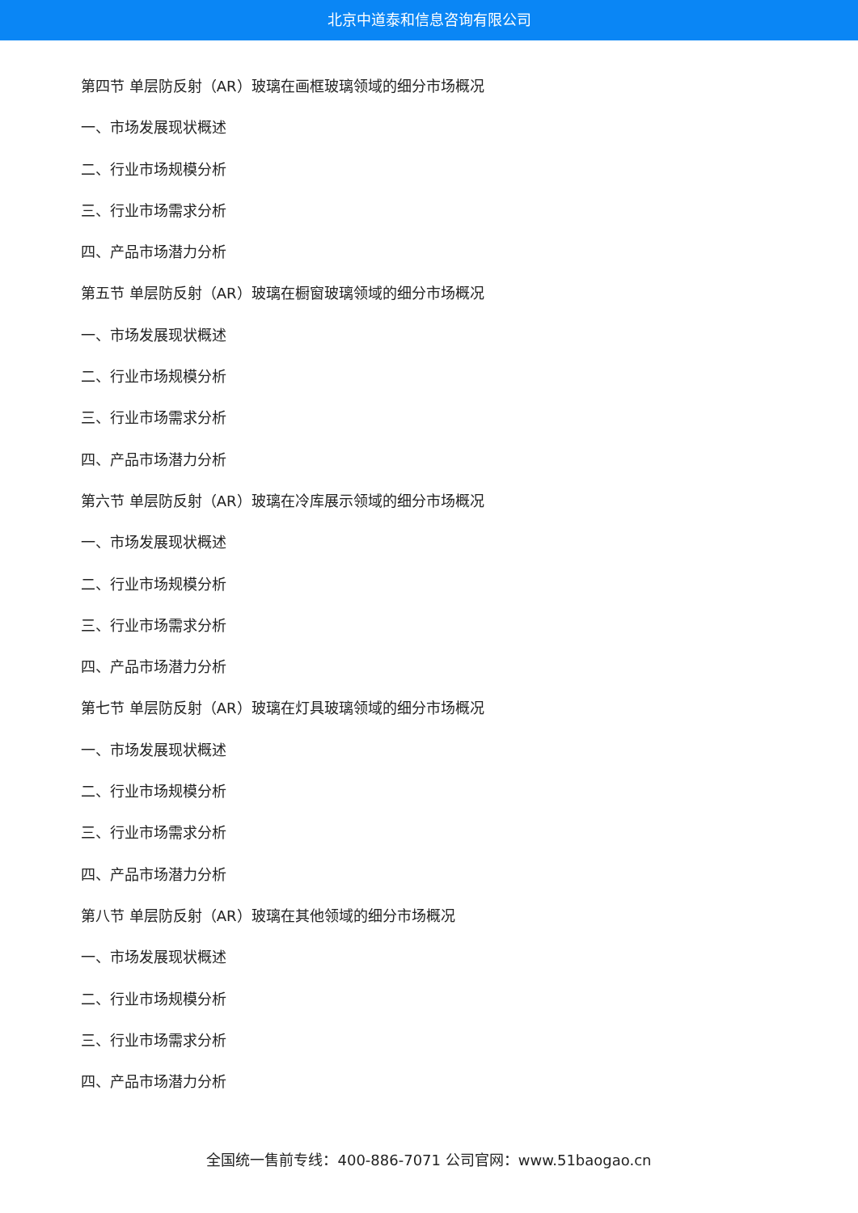北京中道泰和信息咨询有限公司
第四节 单层防反射（AR）玻璃在画框玻璃领域的细分市场概况
一、市场发展现状概述
二、行业市场规模分析
三、行业市场需求分析
四、产品市场潜力分析
第五节 单层防反射（AR）玻璃在橱窗玻璃领域的细分市场概况
一、市场发展现状概述
二、行业市场规模分析
三、行业市场需求分析
四、产品市场潜力分析
第六节 单层防反射（AR）玻璃在冷库展示领域的细分市场概况
一、市场发展现状概述
二、行业市场规模分析
三、行业市场需求分析
四、产品市场潜力分析
第七节 单层防反射（AR）玻璃在灯具玻璃领域的细分市场概况
一、市场发展现状概述
二、行业市场规模分析
三、行业市场需求分析
四、产品市场潜力分析
第八节 单层防反射（AR）玻璃在其他领域的细分市场概况
一、市场发展现状概述
二、行业市场规模分析
三、行业市场需求分析
四、产品市场潜力分析
全国统一售前专线：400-886-7071 公司官网：www.51baogao.cn